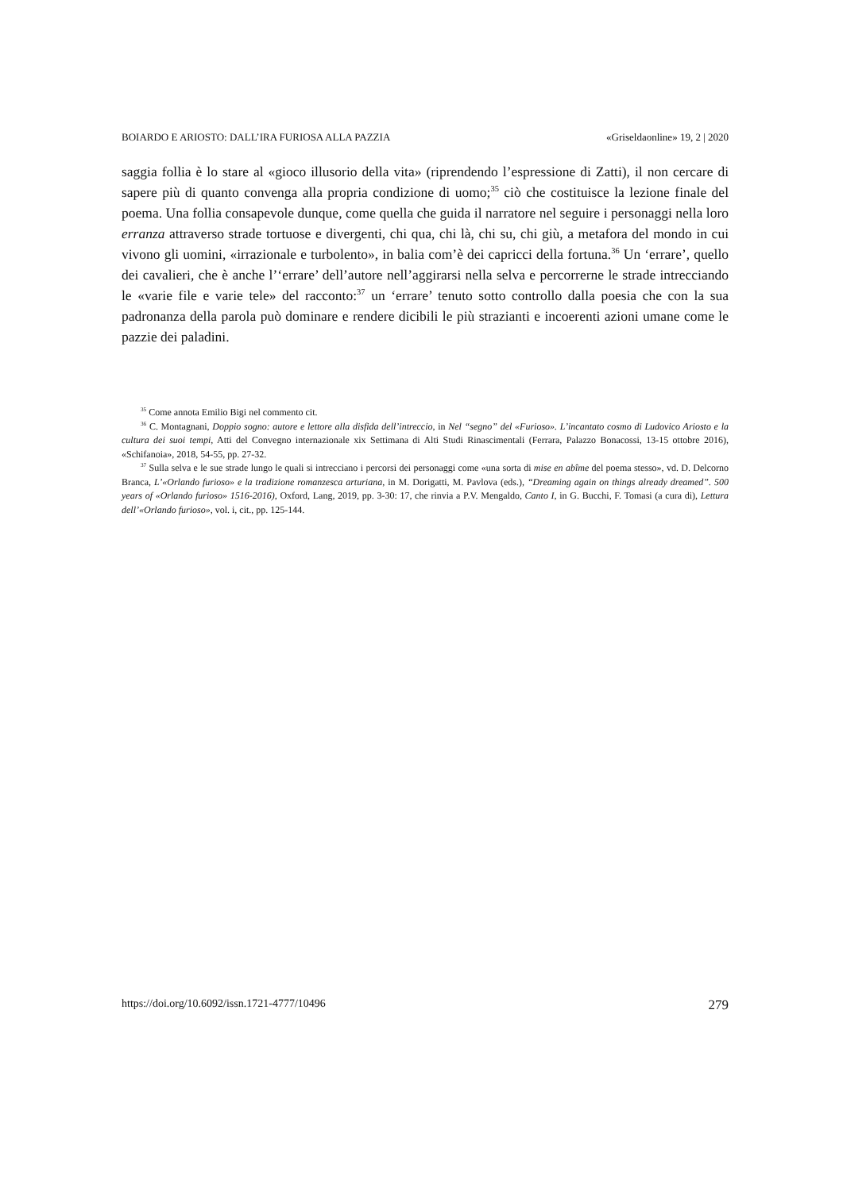BOIARDO E ARIOSTO: DALL’IRA FURIOSA ALLA PAZZIA «Griseldaonline» 19, 2 | 2020
saggia follia è lo stare al «gioco illusorio della vita» (riprendendo l’espressione di Zatti), il non cercare di sapere più di quanto convenga alla propria condizione di uomo;<sup>35</sup> ciò che costituisce la lezione finale del poema. Una follia consapevole dunque, come quella che guida il narratore nel seguire i personaggi nella loro erranza attraverso strade tortuose e divergenti, chi qua, chi là, chi su, chi giù, a metafora del mondo in cui vivono gli uomini, «irrazionale e turbolento», in balia com’è dei capricci della fortuna.<sup>36</sup> Un ‘errare’, quello dei cavalieri, che è anche l’‘errare’ dell’autore nell’aggirarsi nella selva e percorrerne le strade intrecciando le «varie file e varie tele» del racconto:<sup>37</sup> un ‘errare’ tenuto sotto controllo dalla poesia che con la sua padronanza della parola può dominare e rendere dicibili le più strazianti e incoerenti azioni umane come le pazzie dei paladini.
<sup>35</sup> Come annota Emilio Bigi nel commento cit.
<sup>36</sup> C. Montagnani, Doppio sogno: autore e lettore alla disfida dell’intreccio, in Nel “segno” del «Furioso». L’incantato cosmo di Ludovico Ariosto e la cultura dei suoi tempi, Atti del Convegno internazionale xix Settimana di Alti Studi Rinascimentali (Ferrara, Palazzo Bonacossi, 13-15 ottobre 2016), «Schifanoia», 2018, 54-55, pp. 27-32.
<sup>37</sup> Sulla selva e le sue strade lungo le quali si intrecciano i percorsi dei personaggi come «una sorta di mise en abîme del poema stesso», vd. D. Delcorno Branca, L’«Orlando furioso» e la tradizione romanzesca arturiana, in M. Dorigatti, M. Pavlova (eds.), “Dreaming again on things already dreamed”. 500 years of «Orlando furioso» 1516-2016), Oxford, Lang, 2019, pp. 3-30: 17, che rinvia a P.V. Mengaldo, Canto I, in G. Bucchi, F. Tomasi (a cura di), Lettura dell’«Orlando furioso», vol. i, cit., pp. 125-144.
https://doi.org/10.6092/issn.1721-4777/10496 279